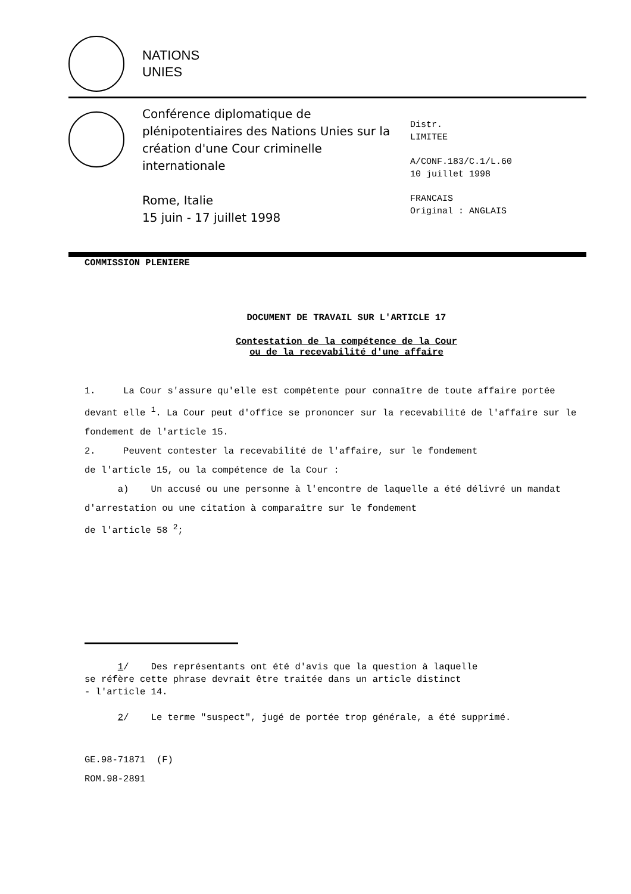NATIONS
UNIES
Conférence diplomatique de plénipotentiaires des Nations Unies sur la création d'une Cour criminelle internationale
Rome, Italie
15 juin - 17 juillet 1998
Distr.
LIMITEE
A/CONF.183/C.1/L.60
10 juillet 1998
FRANCAIS
Original : ANGLAIS
COMMISSION PLENIERE
DOCUMENT DE TRAVAIL SUR L'ARTICLE 17
Contestation de la compétence de la Cour
ou de la recevabilité d'une affaire
1. La Cour s'assure qu'elle est compétente pour connaître de toute affaire portée devant elle <sup>1</sup>. La Cour peut d'office se prononcer sur la recevabilité de l'affaire sur le fondement de l'article 15.
2. Peuvent contester la recevabilité de l'affaire, sur le fondement
de l'article 15, ou la compétence de la Cour :
a) Un accusé ou une personne à l'encontre de laquelle a été délivré un mandat d'arrestation ou une citation à comparaître sur le fondement
de l'article 58 <sup>2</sup>;
1/ Des représentants ont été d'avis que la question à laquelle
se réfère cette phrase devrait être traitée dans un article distinct
- l'article 14.
2/ Le terme "suspect", jugé de portée trop générale, a été supprimé.
GE.98-71871 (F)
ROM.98-2891